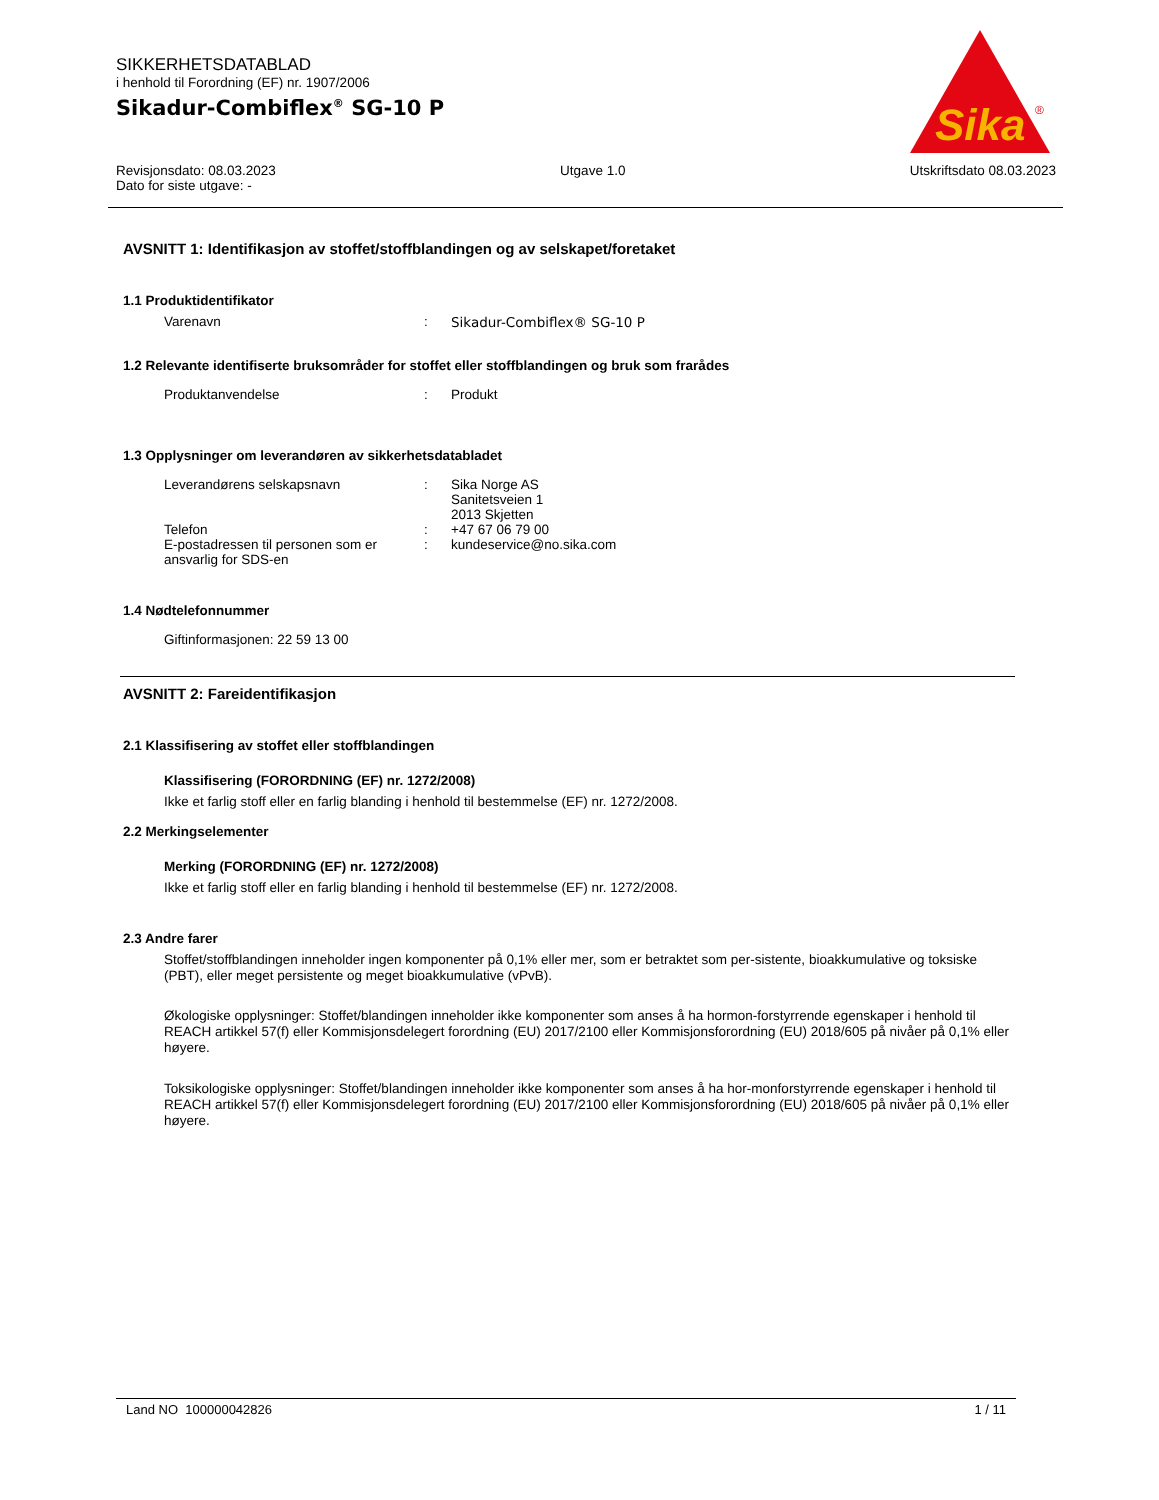SIKKERHETSDATABLAD
i henhold til Forordning (EF) nr. 1907/2006
Sikadur-Combiflex<sup>®</sup> SG-10 P
Sika
®
Revisjonsdato: 08.03.2023 Utgave 1.0 Utskriftsdato 08.03.2023
Dato for siste utgave: -
AVSNITT 1: Identifikasjon av stoffet/stoffblandingen og av selskapet/foretaket
1.1 Produktidentifikator
Varenavn: Sikadur-Combiflex® SG-10 P
1.2 Relevante identifiserte bruksområder for stoffet eller stoffblandingen og bruk som frarådes
Produktanvendelse: Produkt
1.3 Opplysninger om leverandøren av sikkerhetsdatabladet
Leverandørens selskapsnavn: Sika Norge AS
Sanitetsveien 1
2013 Skjetten
Telefon: +47 67 06 79 00
E-postadressen til personen som er ansvarlig for SDS-en: kundeservice@no.sika.com
1.4 Nødtelefonnummer
Giftinformasjonen: 22 59 13 00
AVSNITT 2: Fareidentifikasjon
2.1 Klassifisering av stoffet eller stoffblandingen
Klassifisering (FORORDNING (EF) nr. 1272/2008)
Ikke et farlig stoff eller en farlig blanding i henhold til bestemmelse (EF) nr. 1272/2008.
2.2 Merkingselementer
Merking (FORORDNING (EF) nr. 1272/2008)
Ikke et farlig stoff eller en farlig blanding i henhold til bestemmelse (EF) nr. 1272/2008.
2.3 Andre farer
Stoffet/stoffblandingen inneholder ingen komponenter på 0,1% eller mer, som er betraktet som per-sistente, bioakkumulative og toksiske (PBT), eller meget persistente og meget bioakkumulative (vPvB).
Økologiske opplysninger: Stoffet/blandingen inneholder ikke komponenter som anses å ha hormon-forstyrrende egenskaper i henhold til REACH artikkel 57(f) eller Kommisjonsdelegert forordning (EU) 2017/2100 eller Kommisjonsforordning (EU) 2018/605 på nivåer på 0,1% eller høyere.
Toksikologiske opplysninger: Stoffet/blandingen inneholder ikke komponenter som anses å ha hor-monforstyrrende egenskaper i henhold til REACH artikkel 57(f) eller Kommisjonsdelegert forordning (EU) 2017/2100 eller Kommisjonsforordning (EU) 2018/605 på nivåer på 0,1% eller høyere.
Land NO 100000042826 1 / 11